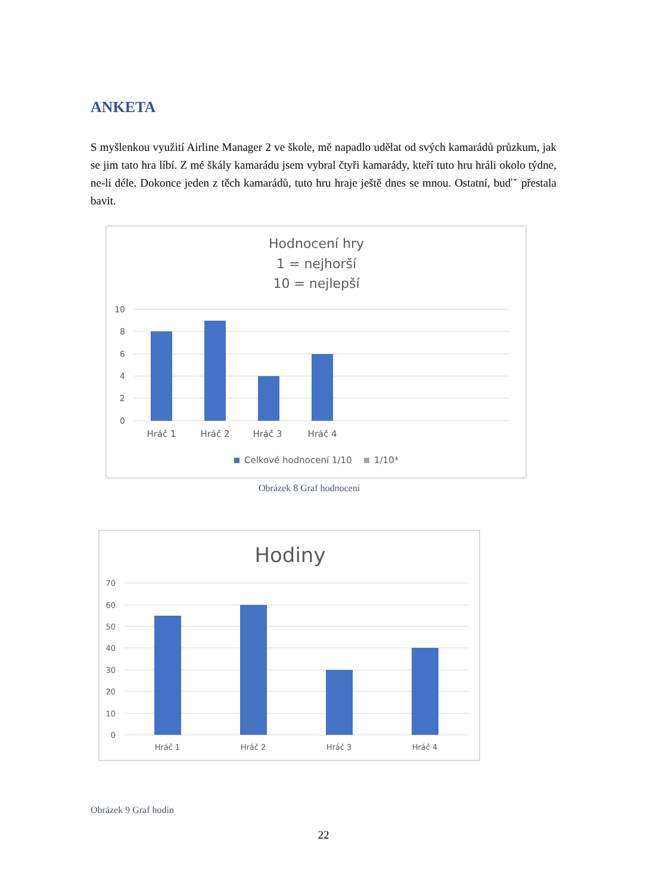ANKETA
S myšlenkou využití Airline Manager 2 ve škole, mě napadlo udělat od svých kamarádů průzkum, jak se jim tato hra líbí. Z mé škály kamarádu jsem vybral čtyři kamarády, kteří tuto hru hráli okolo týdne, ne-li déle. Dokonce jeden z těch kamarádů, tuto hru hraje ještě dnes se mnou. Ostatní, buďˇ přestala bavit.
Hodnocení hry
1 = nejhorší
10 = nejlepší
10
8
6
4
2
0
Hráč 1
Hráč 2
Hráč 3
Hráč 4
Celkové hodnocení 1/10
1/10*
Obrázek 8 Graf hodnocení
Hodiny
70
60
50
40
30
20
10
0
Hráč 1
Hráč 2
Hráč 3
Hráč 4
Obrázek 9 Graf hodin
22